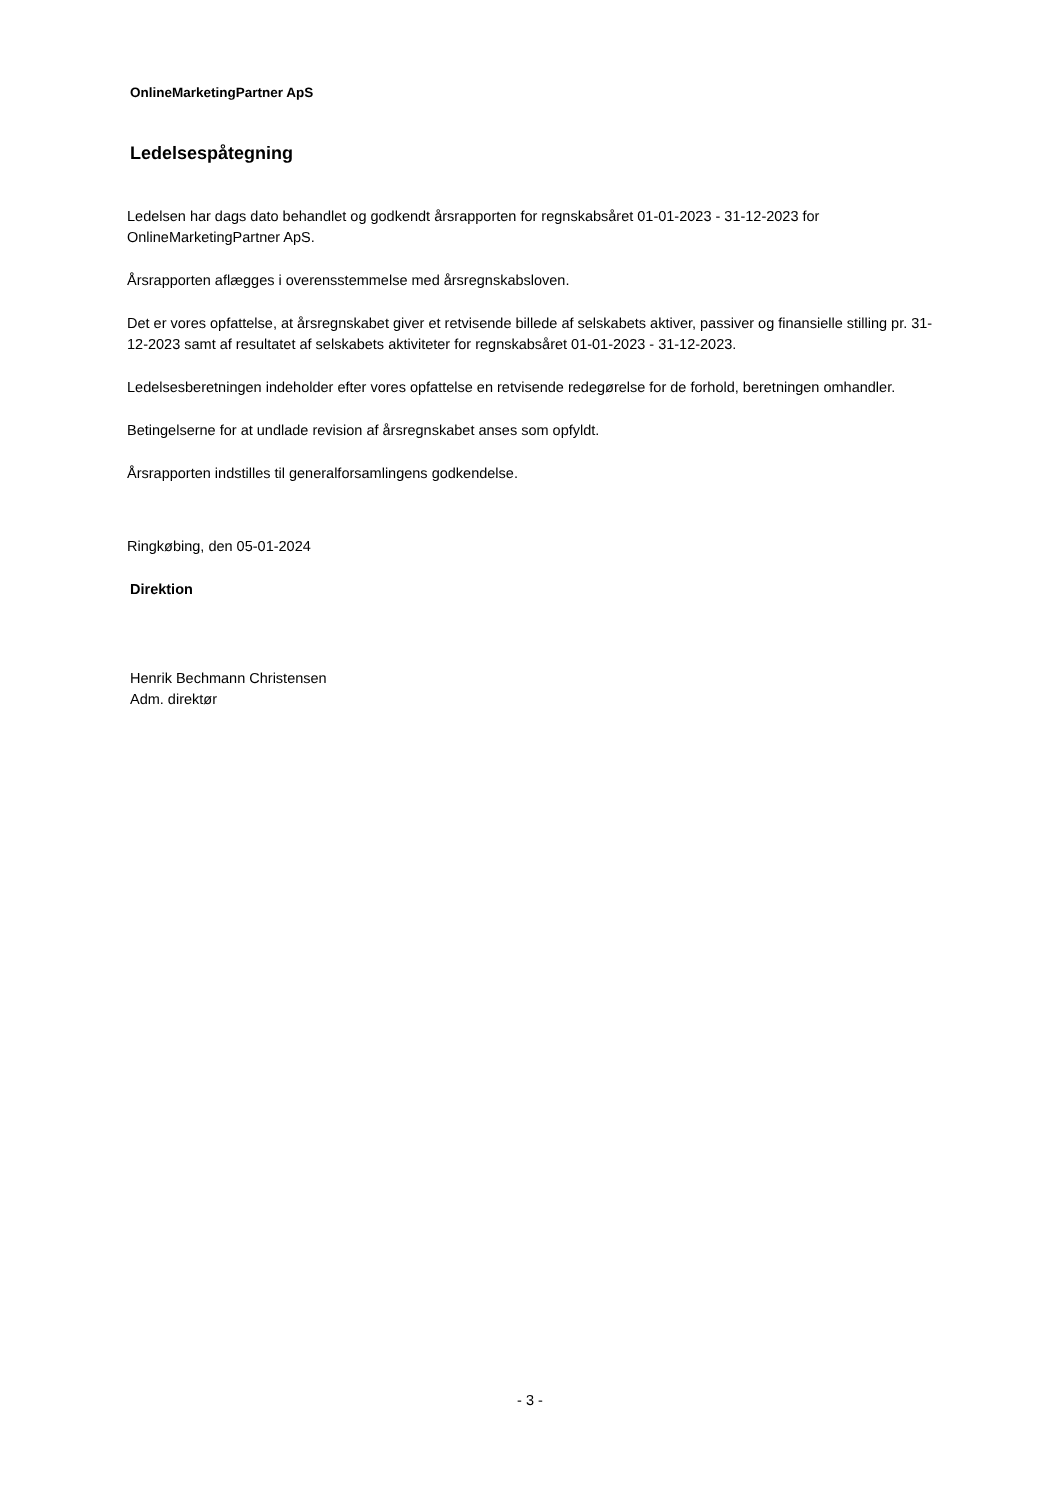OnlineMarketingPartner ApS
Ledelsespåtegning
Ledelsen har dags dato behandlet og godkendt årsrapporten for regnskabsåret 01-01-2023 - 31-12-2023 for OnlineMarketingPartner ApS.
Årsrapporten aflægges i overensstemmelse med årsregnskabsloven.
Det er vores opfattelse, at årsregnskabet giver et retvisende billede af selskabets aktiver, passiver og finansielle stilling pr. 31-12-2023 samt af resultatet af selskabets aktiviteter for regnskabsåret 01-01-2023 - 31-12-2023.
Ledelsesberetningen indeholder efter vores opfattelse en retvisende redegørelse for de forhold, beretningen omhandler.
Betingelserne for at undlade revision af årsregnskabet anses som opfyldt.
Årsrapporten indstilles til generalforsamlingens godkendelse.
Ringkøbing, den 05-01-2024
Direktion
Henrik Bechmann Christensen
Adm. direktør
- 3 -